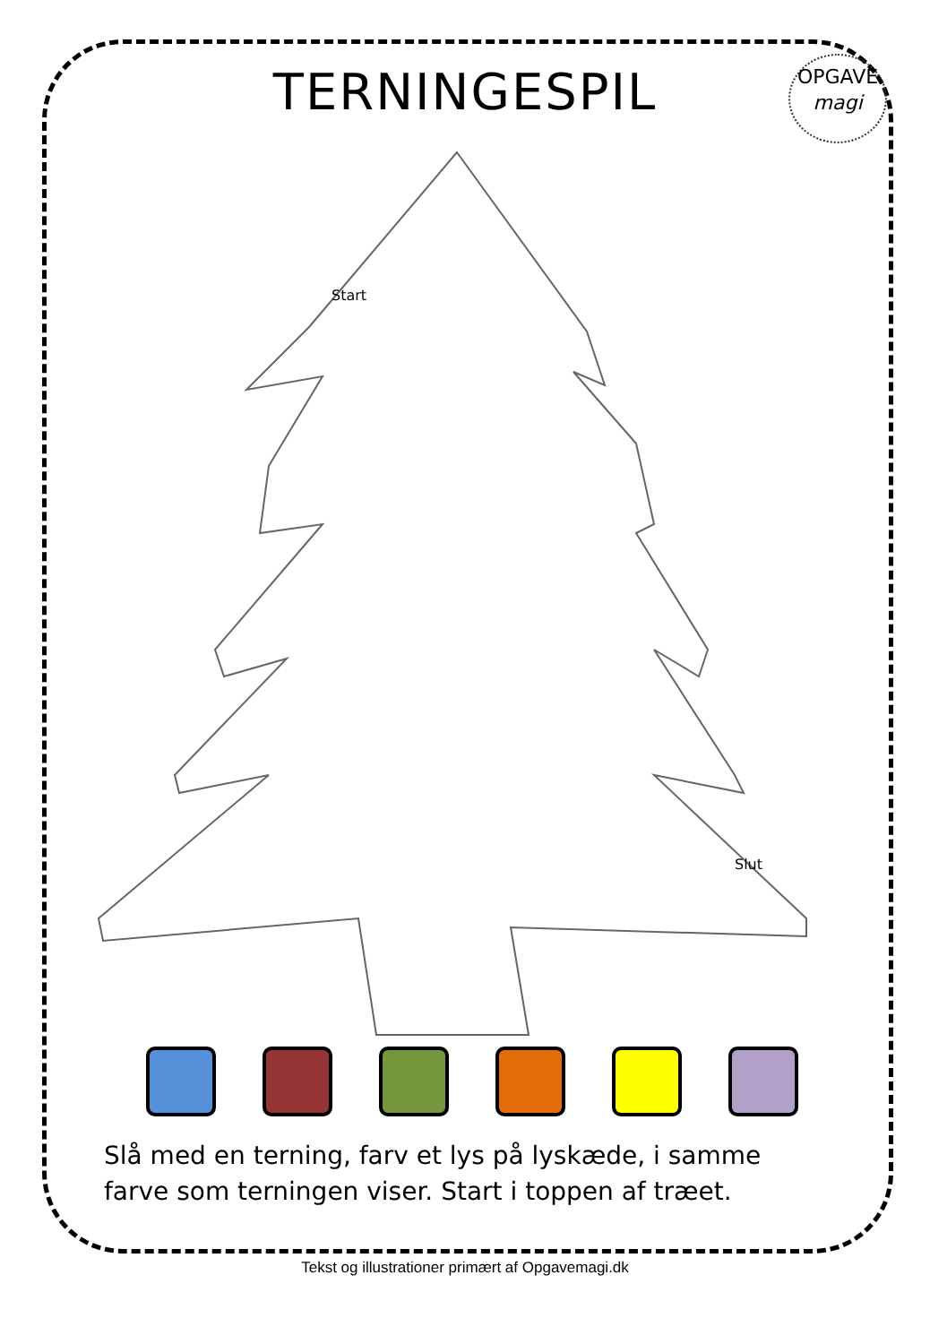TERNINGESPIL
OPGAVE
magi
Start
Slut
Slå med en terning, farv et lys på lyskæde, i samme farve som terningen viser. Start i toppen af træet.
Tekst og illustrationer primært af Opgavemagi.dk